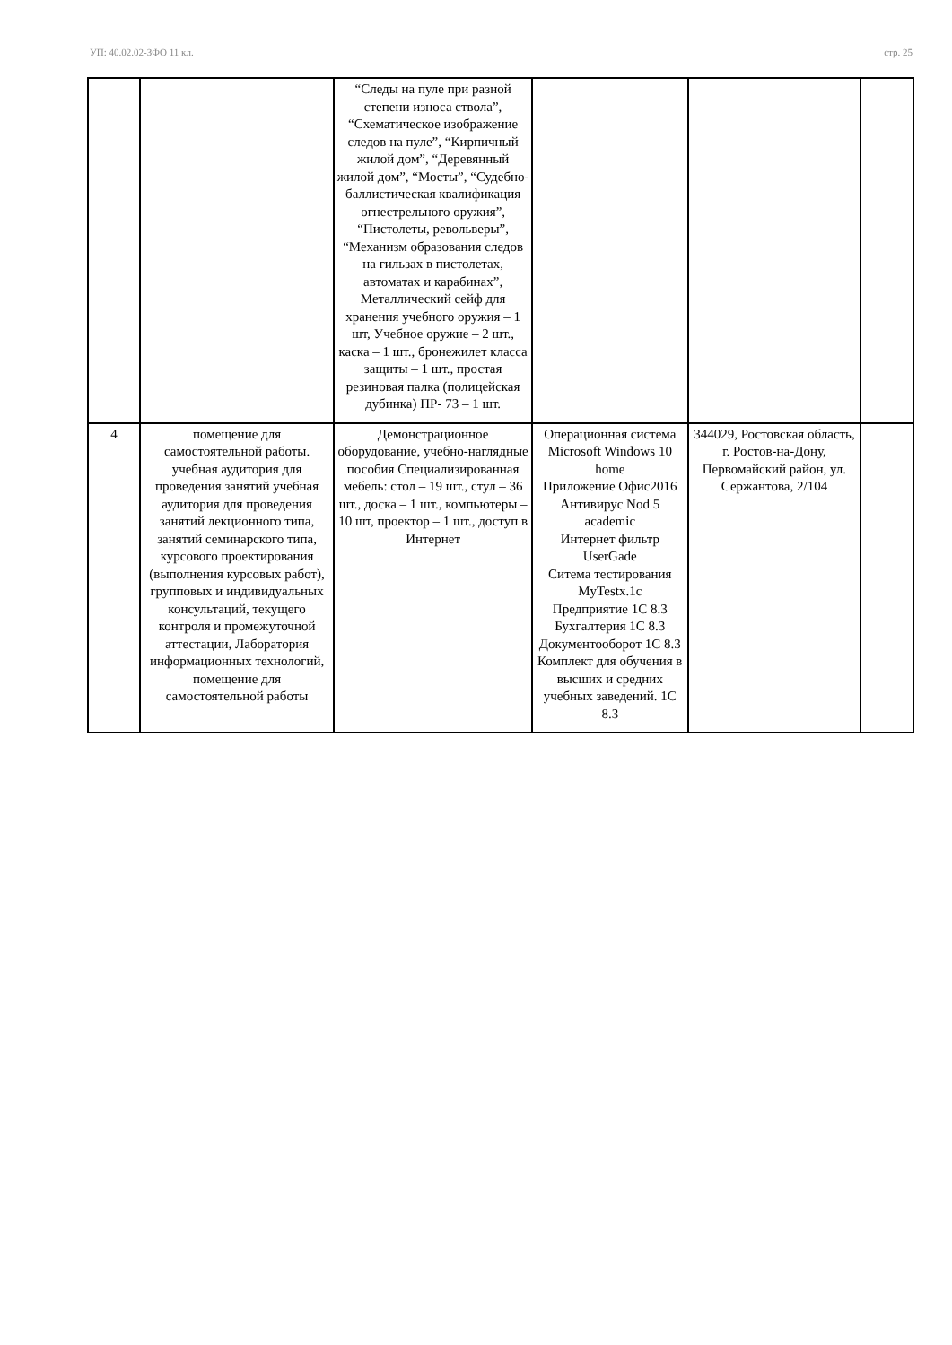УП: 40.02.02-ЗФО 11 кл. стр. 25
| | | “Следы на пуле при разной степени износа ствола”, “Схематическое изображение следов на пуле”, “Кирпичный жилой дом”, “Деревянный жилой дом”, “Мосты”, “Судебно-баллистическая квалификация огнестрельного оружия”, “Пистолеты, револьверы”, “Механизм образования следов на гильзах в пистолетах, автоматах и карабинах”, Металлический сейф для хранения учебного оружия – 1 шт, Учебное оружие – 2 шт., каска – 1 шт., бронежилет класса защиты – 1 шт., простая резиновая палка (полицейская дубинка) ПР- 73 – 1 шт. | | | |
| 4 | помещение для самостоятельной работы. учебная аудитория для проведения занятий учебная аудитория для проведения занятий лекционного типа, занятий семинарского типа, курсового проектирования (выполнения курсовых работ), групповых и индивидуальных консультаций, текущего контроля и промежуточной аттестации, Лаборатория информационных технологий, помещение для самостоятельной работы | Демонстрационное оборудование, учебно-наглядные пособия Специализированная мебель: стол – 19 шт., стул – 36 шт., доска – 1 шт., компьютеры – 10 шт, проектор – 1 шт., доступ в Интернет | Операционная система Microsoft Windows 10 home Приложение Офис2016 Антивирус Nod 5 academic Интернет фильтр UserGade Ситема тестирования MyTestx.1с Предприятие 1С 8.3 Бухгалтерия 1С 8.3 Документооборот 1С 8.3 Комплект для обучения в высших и средних учебных заведений. 1С 8.3 | 344029, Ростовская область, г. Ростов-на-Дону, Первомайский район, ул. Сержантова, 2/104 | |